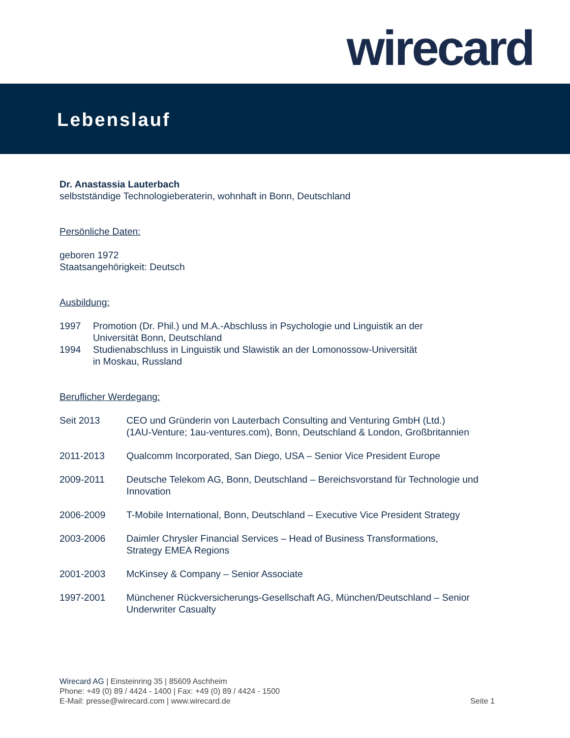wirecard
Lebenslauf
Dr. Anastassia Lauterbach
selbstständige Technologieberaterin, wohnhaft in Bonn, Deutschland
Persönliche Daten:
geboren 1972
Staatsangehörigkeit: Deutsch
Ausbildung:
1997 Promotion (Dr. Phil.) und M.A.-Abschluss in Psychologie und Linguistik an der
Universität Bonn, Deutschland
1994 Studienabschluss in Linguistik und Slawistik an der Lomonossow-Universität
in Moskau, Russland
Beruflicher Werdegang:
Seit 2013 CEO und Gründerin von Lauterbach Consulting and Venturing GmbH (Ltd.)
(1AU-Venture; 1au-ventures.com), Bonn, Deutschland & London, Großbritannien
2011-2013 Qualcomm Incorporated, San Diego, USA – Senior Vice President Europe
2009-2011 Deutsche Telekom AG, Bonn, Deutschland – Bereichsvorstand für Technologie und Innovation
2006-2009 T-Mobile International, Bonn, Deutschland – Executive Vice President Strategy
2003-2006 Daimler Chrysler Financial Services – Head of Business Transformations,
Strategy EMEA Regions
2001-2003 McKinsey & Company – Senior Associate
1997-2001 Münchener Rückversicherungs-Gesellschaft AG, München/Deutschland – Senior Underwriter Casualty
Wirecard AG | Einsteinring 35 | 85609 Aschheim
Phone: +49 (0) 89 / 4424 - 1400 | Fax: +49 (0) 89 / 4424 - 1500
E-Mail: presse@wirecard.com | www.wirecard.de
Seite 1